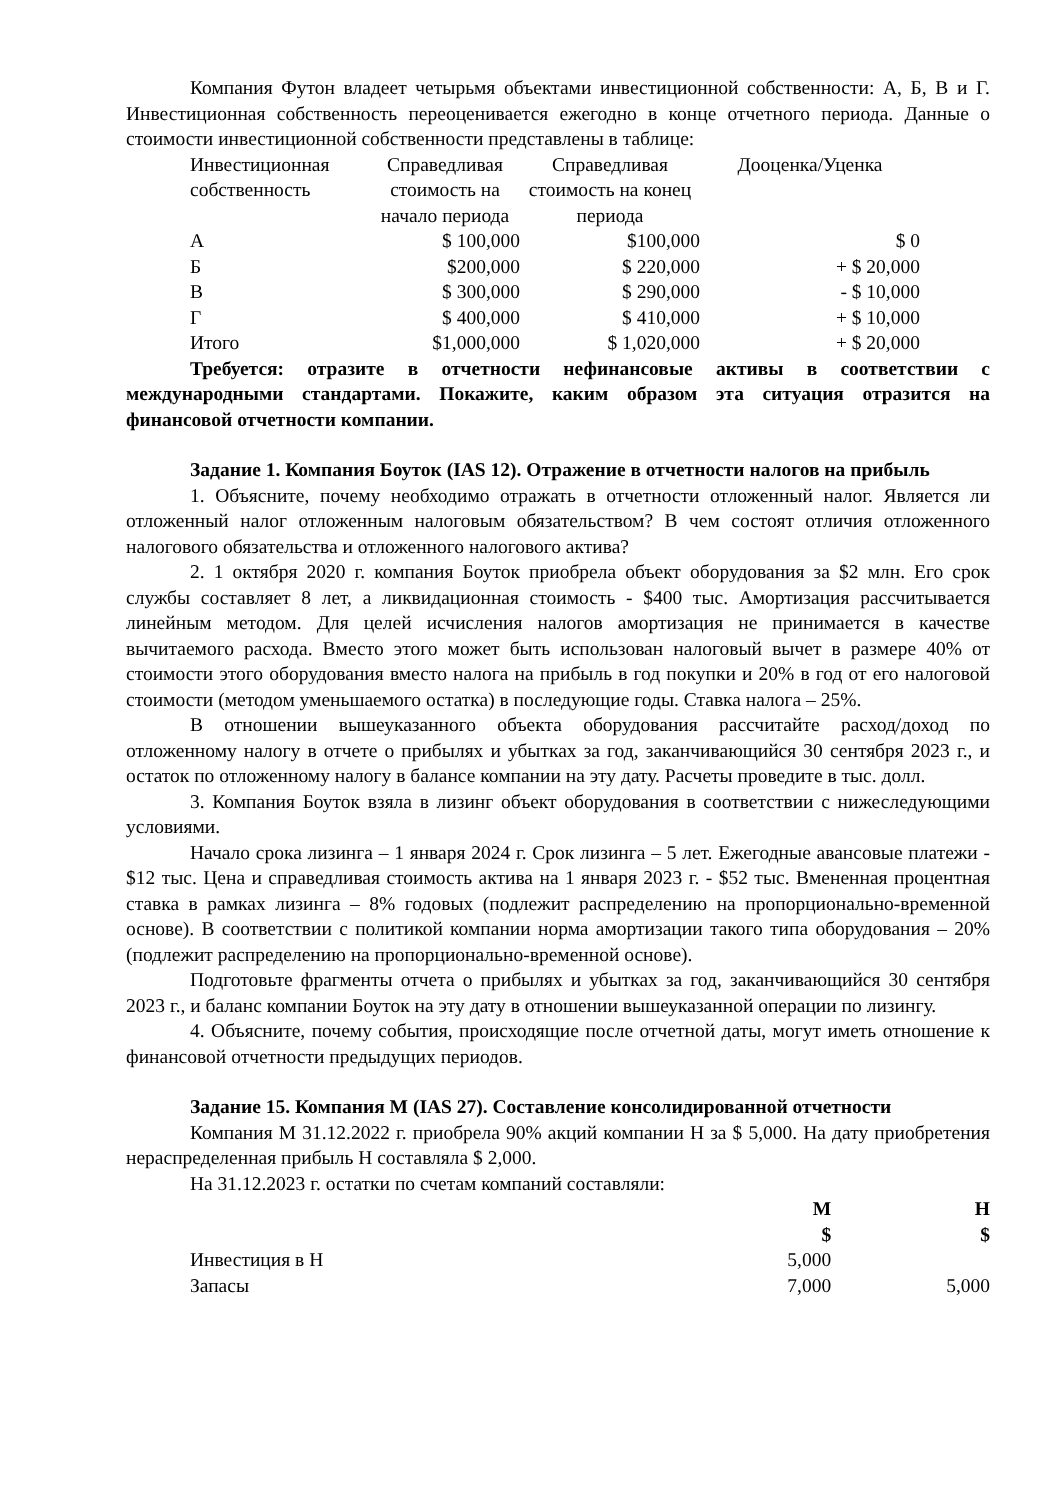Компания Футон владеет четырьмя объектами инвестиционной собственности: А, Б, В и Г. Инвестиционная собственность переоценивается ежегодно в конце отчетного периода. Данные о стоимости инвестиционной собственности представлены в таблице:
| Инвестиционная собственность | Справедливая стоимость на начало периода | Справедливая стоимость на конец периода | Дооценка/Уценка |
| А | $ 100,000 | $100,000 | $ 0 |
| Б | $200,000 | $ 220,000 | + $ 20,000 |
| В | $ 300,000 | $ 290,000 | - $ 10,000 |
| Г | $ 400,000 | $ 410,000 | + $ 10,000 |
| Итого | $1,000,000 | $ 1,020,000 | + $ 20,000 |
Требуется: отразите в отчетности нефинансовые активы в соответствии с международными стандартами. Покажите, каким образом эта ситуация отразится на финансовой отчетности компании.
Задание 1. Компания Боуток (IAS 12). Отражение в отчетности налогов на прибыль
1. Объясните, почему необходимо отражать в отчетности отложенный налог. Является ли отложенный налог отложенным налоговым обязательством? В чем состоят отличия отложенного налогового обязательства и отложенного налогового актива?
2. 1 октября 2020 г. компания Боуток приобрела объект оборудования за $2 млн. Его срок службы составляет 8 лет, а ликвидационная стоимость - $400 тыс. Амортизация рассчитывается линейным методом. Для целей исчисления налогов амортизация не принимается в качестве вычитаемого расхода. Вместо этого может быть использован налоговый вычет в размере 40% от стоимости этого оборудования вместо налога на прибыль в год покупки и 20% в год от его налоговой стоимости (методом уменьшаемого остатка) в последующие годы. Ставка налога – 25%.
В отношении вышеуказанного объекта оборудования рассчитайте расход/доход по отложенному налогу в отчете о прибылях и убытках за год, заканчивающийся 30 сентября 2023 г., и остаток по отложенному налогу в балансе компании на эту дату. Расчеты проведите в тыс. долл.
3. Компания Боуток взяла в лизинг объект оборудования в соответствии с нижеследующими условиями.
Начало срока лизинга – 1 января 2024 г. Срок лизинга – 5 лет. Ежегодные авансовые платежи - $12 тыс. Цена и справедливая стоимость актива на 1 января 2023 г. - $52 тыс. Вмененная процентная ставка в рамках лизинга – 8% годовых (подлежит распределению на пропорционально-временной основе). В соответствии с политикой компании норма амортизации такого типа оборудования – 20% (подлежит распределению на пропорционально-временной основе).
Подготовьте фрагменты отчета о прибылях и убытках за год, заканчивающийся 30 сентября 2023 г., и баланс компании Боуток на эту дату в отношении вышеуказанной операции по лизингу.
4. Объясните, почему события, происходящие после отчетной даты, могут иметь отношение к финансовой отчетности предыдущих периодов.
Задание 15. Компания М (IAS 27). Составление консолидированной отчетности
Компания М 31.12.2022 г. приобрела 90% акций компании Н за $ 5,000. На дату приобретения нераспределенная прибыль Н составляла $ 2,000.
На 31.12.2023 г. остатки по счетам компаний составляли:
| | М $ | Н $ |
| Инвестиция в Н | 5,000 | |
| Запасы | 7,000 | 5,000 |